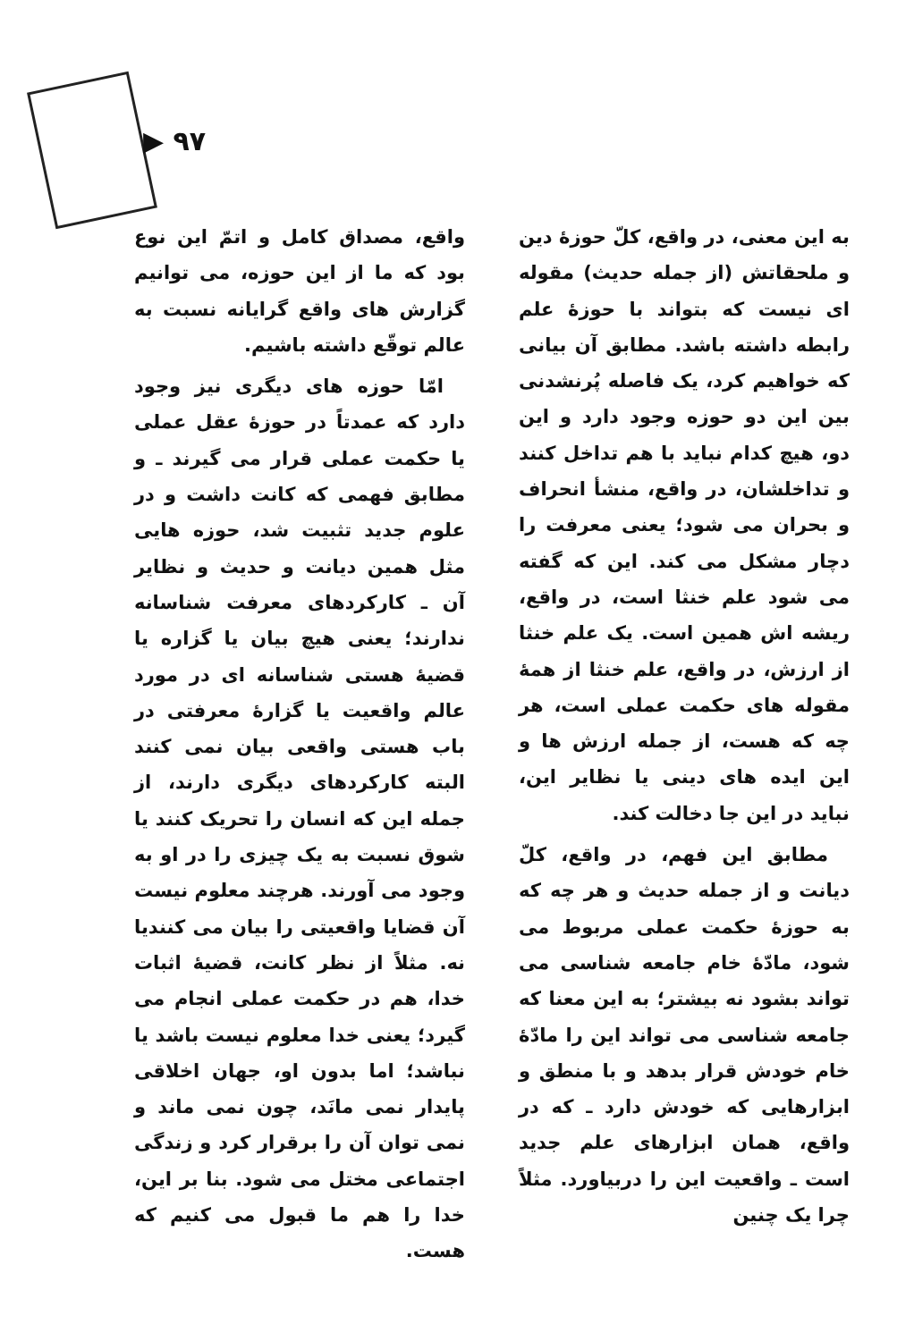▶ ۹۷
واقع، مصداق کامل و اتمّ این نوع بود که ما از این حوزه، می توانیم گزارش های واقع گرایانه نسبت به عالم توقّع داشته باشیم.
امّا حوزه های دیگری نیز وجود دارد که عمدتاً در حوزهٔ عقل عملی یا حکمت عملی قرار می گیرند ـ و مطابق فهمی که کانت داشت و در علوم جدید تثبیت شد، حوزه هایی مثل همین دیانت و حدیث و نظایر آن ـ کارکردهای معرفت شناسانه ندارند؛ یعنی هیچ بیان یا گزاره یا قضیهٔ هستی شناسانه ای در مورد عالم واقعیت یا گزارهٔ معرفتی در باب هستی واقعی بیان نمی کنند البته کارکردهای دیگری دارند، از جمله این که انسان را تحریک کنند یا شوق نسبت به یک چیزی را در او به وجود می آورند. هرچند معلوم نیست آن قضایا واقعیتی را بیان می کنندیا نه. مثلاً از نظر کانت، قضیهٔ اثبات خدا، هم در حکمت عملی انجام می گیرد؛ یعنی خدا معلوم نیست باشد یا نباشد؛ اما بدون او، جهان اخلاقی پایدار نمی مانَد، چون نمی ماند و نمی توان آن را برقرار کرد و زندگی اجتماعی مختل می شود. بنا بر این، خدا را هم ما قبول می کنیم که هست.
به این معنی، در واقع، کلّ حوزهٔ دین و ملحقاتش (از جمله حدیث) مقوله ای نیست که بتواند با حوزهٔ علم رابطه داشته باشد. مطابق آن بیانی که خواهیم کرد، یک فاصله پُرنشدنی بین این دو حوزه وجود دارد و این دو، هیچ کدام نباید با هم تداخل کنند و تداخلشان، در واقع، منشأ انحراف و بحران می شود؛ یعنی معرفت را دچار مشکل می کند. این که گفته می شود علم خنثا است، در واقع، ریشه اش همین است. یک علم خنثا از ارزش، در واقع، علم خنثا از همهٔ مقوله های حکمت عملی است، هر چه که هست، از جمله ارزش ها و این ایده های دینی یا نظایر این، نباید در این جا دخالت کند.
مطابق این فهم، در واقع، کلّ دیانت و از جمله حدیث و هر چه که به حوزهٔ حکمت عملی مربوط می شود، مادّهٔ خام جامعه شناسی می تواند بشود نه بیشتر؛ به این معنا که جامعه شناسی می تواند این را مادّهٔ خام خودش قرار بدهد و با منطق و ابزارهایی که خودش دارد ـ که در واقع، همان ابزارهای علم جدید است ـ واقعیت این را دربیاورد. مثلاً چرا یک چنین